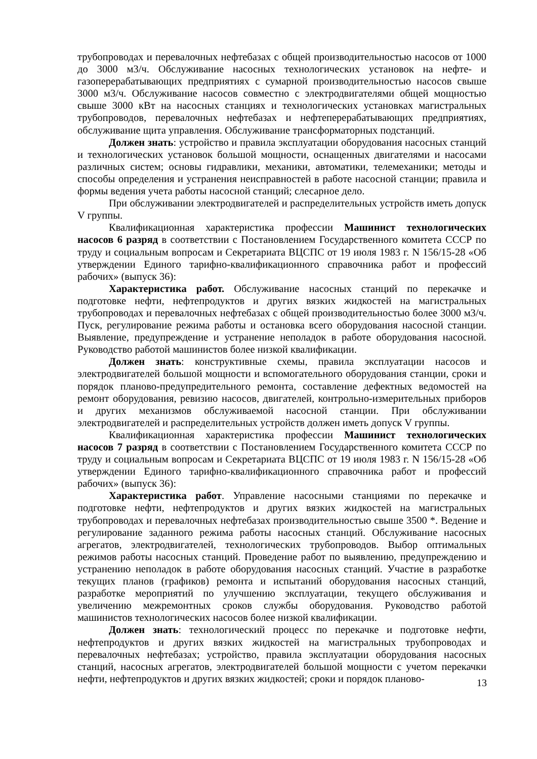трубопроводах и перевалочных нефтебазах с общей производительностью насосов от 1000 до 3000 м3/ч. Обслуживание насосных технологических установок на нефте- и газоперерабатывающих предприятиях с сумарной производительностью насосов свыше 3000 м3/ч. Обслуживание насосов совместно с электродвигателями общей мощностью свыше 3000 кВт на насосных станциях и технологических установках магистральных трубопроводов, перевалочных нефтебазах и нефтеперерабатывающих предприятиях, обслуживание щита управления. Обслуживание трансформаторных подстанций.
Должен знать: устройство и правила эксплуатации оборудования насосных станций и технологических установок большой мощности, оснащенных двигателями и насосами различных систем; основы гидравлики, механики, автоматики, телемеханики; методы и способы определения и устранения неисправностей в работе насосной станции; правила и формы ведения учета работы насосной станций; слесарное дело.
При обслуживании электродвигателей и распределительных устройств иметь допуск V группы.
Квалификационная характеристика профессии Машинист технологических насосов 6 разряд в соответствии с Постановлением Государственного комитета СССР по труду и социальным вопросам и Секретариата ВЦСПС от 19 июля 1983 г. N 156/15-28 «Об утверждении Единого тарифно-квалификационного справочника работ и профессий рабочих» (выпуск 36):
Характеристика работ. Обслуживание насосных станций по перекачке и подготовке нефти, нефтепродуктов и других вязких жидкостей на магистральных трубопроводах и перевалочных нефтебазах с общей производительностью более 3000 м3/ч. Пуск, регулирование режима работы и остановка всего оборудования насосной станции. Выявление, предупреждение и устранение неполадок в работе оборудования насосной. Руководство работой машинистов более низкой квалификации.
Должен знать: конструктивные схемы, правила эксплуатации насосов и электродвигателей большой мощности и вспомогательного оборудования станции, сроки и порядок планово-предупредительного ремонта, составление дефектных ведомостей на ремонт оборудования, ревизию насосов, двигателей, контрольно-измерительных приборов и других механизмов обслуживаемой насосной станции. При обслуживании электродвигателей и распределительных устройств должен иметь допуск V группы.
Квалификационная характеристика профессии Машинист технологических насосов 7 разряд в соответствии с Постановлением Государственного комитета СССР по труду и социальным вопросам и Секретариата ВЦСПС от 19 июля 1983 г. N 156/15-28 «Об утверждении Единого тарифно-квалификационного справочника работ и профессий рабочих» (выпуск 36):
Характеристика работ. Управление насосными станциями по перекачке и подготовке нефти, нефтепродуктов и других вязких жидкостей на магистральных трубопроводах и перевалочных нефтебазах производительностью свыше 3500 *. Ведение и регулирование заданного режима работы насосных станций. Обслуживание насосных агрегатов, электродвигателей, технологических трубопроводов. Выбор оптимальных режимов работы насосных станций. Проведение работ по выявлению, предупреждению и устранению неполадок в работе оборудования насосных станций. Участие в разработке текущих планов (графиков) ремонта и испытаний оборудования насосных станций, разработке мероприятий по улучшению эксплуатации, текущего обслуживания и увеличению межремонтных сроков службы оборудования. Руководство работой машинистов технологических насосов более низкой квалификации.
Должен знать: технологический процесс по перекачке и подготовке нефти, нефтепродуктов и других вязких жидкостей на магистральных трубопроводах и перевалочных нефтебазах; устройство, правила эксплуатации оборудования насосных станций, насосных агрегатов, электродвигателей большой мощности с учетом перекачки нефти, нефтепродуктов и других вязких жидкостей; сроки и порядок планово-
13